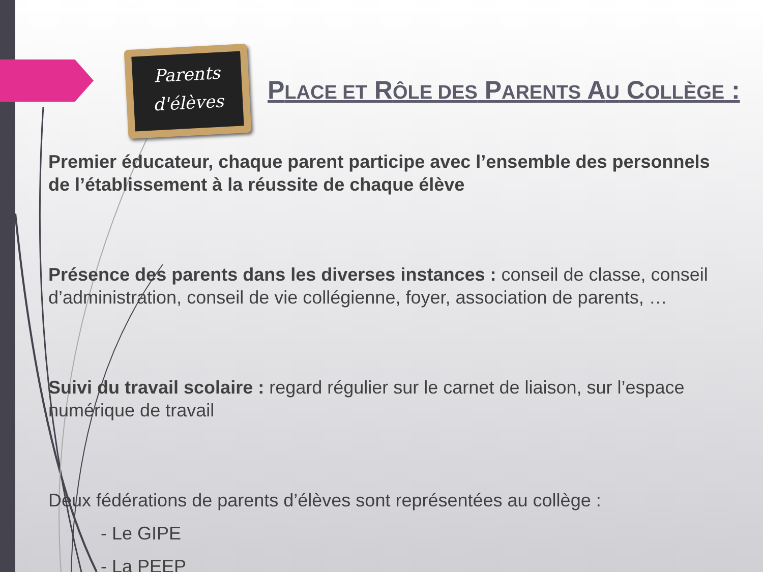Parents
d'élèves
PLACE ET RÔLE DES PARENTS AU COLLÈGE :
Premier éducateur, chaque parent participe avec l’ensemble des personnels de l’établissement à la réussite de chaque élève
Présence des parents dans les diverses instances : conseil de classe, conseil d’administration, conseil de vie collégienne, foyer, association de parents, …
Suivi du travail scolaire : regard régulier sur le carnet de liaison, sur l’espace numérique de travail
Deux fédérations de parents d’élèves sont représentées au collège :
- Le GIPE
- La PEEP